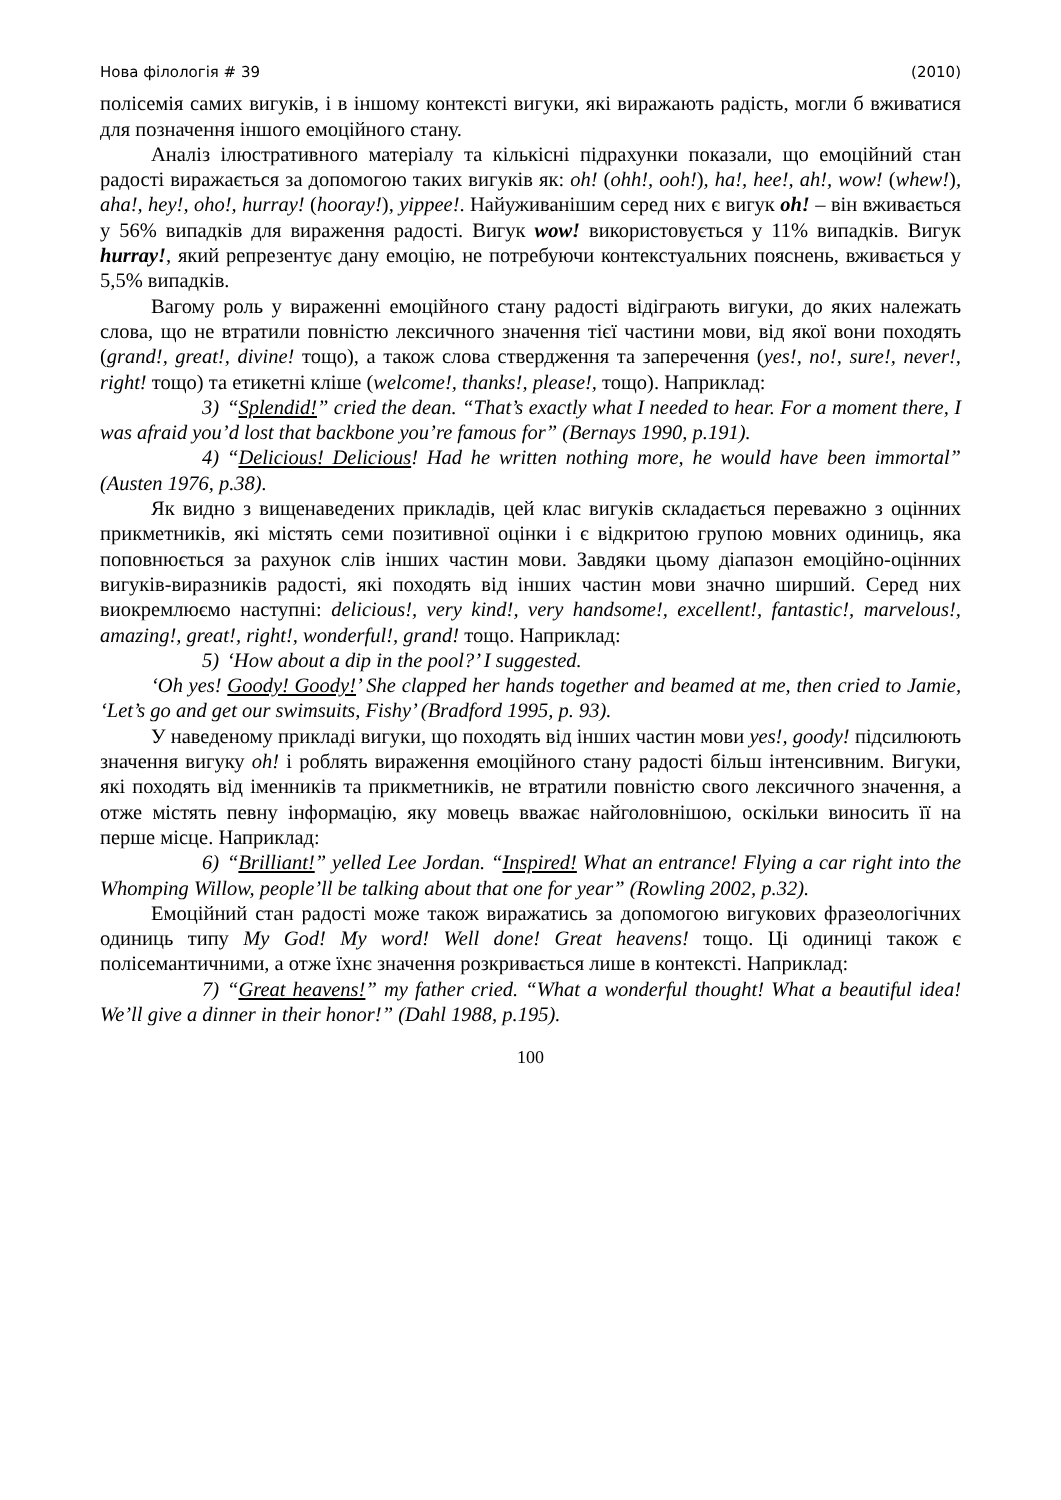Нова філологія # 39 (2010)
полісемія самих вигуків, і в іншому контексті вигуки, які виражають радість, могли б вживатися для позначення іншого емоційного стану.
Аналіз ілюстративного матеріалу та кількісні підрахунки показали, що емоційний стан радості виражається за допомогою таких вигуків як: oh! (ohh!, ooh!), ha!, hee!, ah!, wow! (whew!), aha!, hey!, oho!, hurray! (hooray!), yippee!. Найуживанішим серед них є вигук oh! – він вживається у 56% випадків для вираження радості. Вигук wow! використовується у 11% випадків. Вигук hurray!, який репрезентує дану емоцію, не потребуючи контекстуальних пояснень, вживається у 5,5% випадків.
Вагому роль у вираженні емоційного стану радості відіграють вигуки, до яких належать слова, що не втратили повністю лексичного значення тієї частини мови, від якої вони походять (grand!, great!, divine! тощо), а також слова ствердження та заперечення (yes!, no!, sure!, never!, right! тощо) та етикетні кліше (welcome!, thanks!, please!, тощо). Наприклад:
3) “Splendid!” cried the dean. “That’s exactly what I needed to hear. For a moment there, I was afraid you’d lost that backbone you’re famous for” (Bernays 1990, p.191).
4) “Delicious! Delicious! Had he written nothing more, he would have been immortal” (Austen 1976, p.38).
Як видно з вищенаведених прикладів, цей клас вигуків складається переважно з оцінних прикметників, які містять семи позитивної оцінки і є відкритою групою мовних одиниць, яка поповнюється за рахунок слів інших частин мови. Завдяки цьому діапазон емоційно-оцінних вигуків-виразників радості, які походять від інших частин мови значно ширший. Серед них виокремлюємо наступні: delicious!, very kind!, very handsome!, excellent!, fantastic!, marvelous!, amazing!, great!, right!, wonderful!, grand! тощо. Наприклад:
5) ‘How about a dip in the pool?’ I suggested.
‘Oh yes! Goody! Goody!’ She clapped her hands together and beamed at me, then cried to Jamie, ‘Let’s go and get our swimsuits, Fishy’ (Bradford 1995, p. 93).
У наведеному прикладі вигуки, що походять від інших частин мови yes!, goody! підсилюють значення вигуку oh! і роблять вираження емоційного стану радості більш інтенсивним. Вигуки, які походять від іменників та прикметників, не втратили повністю свого лексичного значення, а отже містять певну інформацію, яку мовець вважає найголовнішою, оскільки виносить її на перше місце. Наприклад:
6) “Brilliant!” yelled Lee Jordan. “Inspired! What an entrance! Flying a car right into the Whomping Willow, people’ll be talking about that one for year” (Rowling 2002, p.32).
Емоційний стан радості може також виражатись за допомогою вигукових фразеологічних одиниць типу My God! My word! Well done! Great heavens! тощо. Ці одиниці також є полісемантичними, а отже їхнє значення розкривається лише в контексті. Наприклад:
7) “Great heavens!” my father cried. “What a wonderful thought! What a beautiful idea! We’ll give a dinner in their honor!” (Dahl 1988, p.195).
100